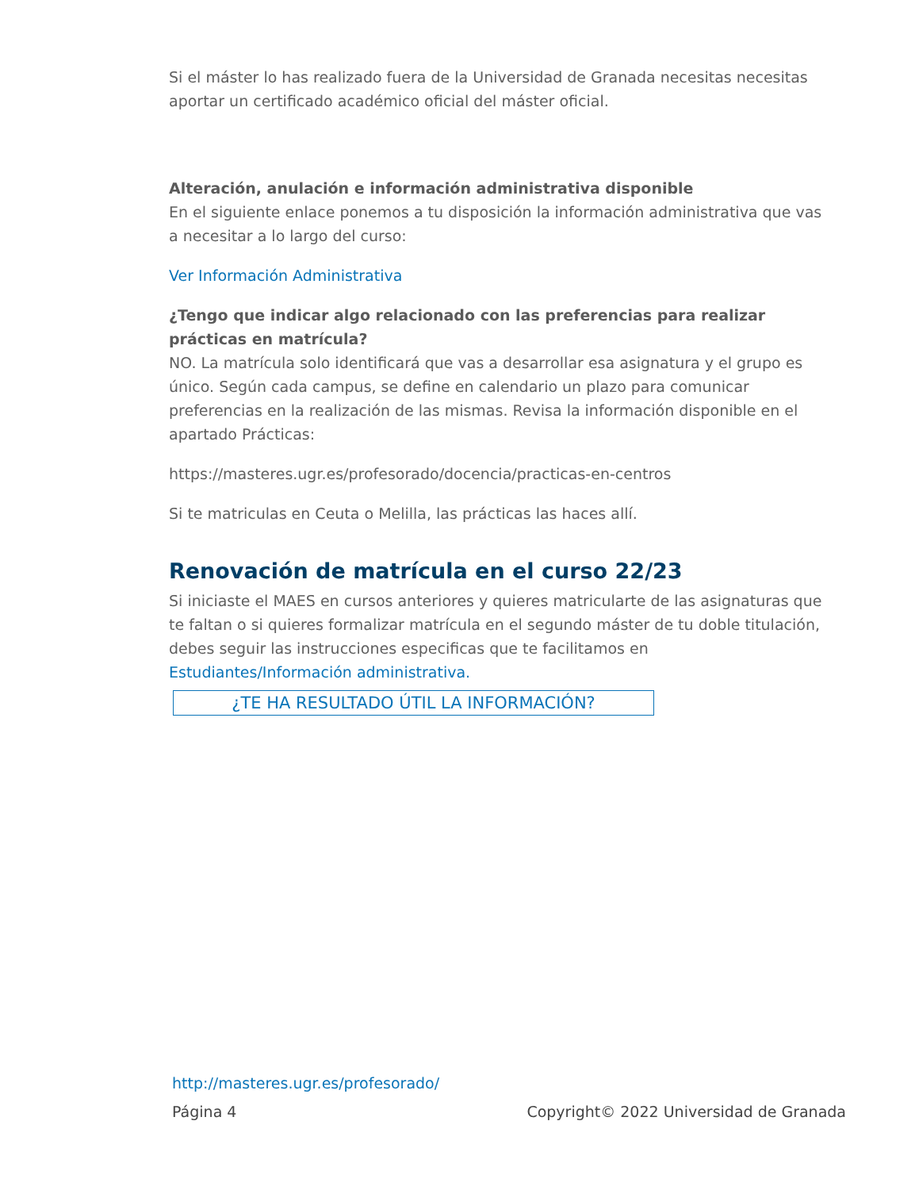Si el máster lo has realizado fuera de la Universidad de Granada necesitas necesitas aportar un certificado académico oficial del máster oficial.
Alteración, anulación e información administrativa disponible
En el siguiente enlace ponemos a tu disposición la información administrativa que vas a necesitar a lo largo del curso:
Ver Información Administrativa
¿Tengo que indicar algo relacionado con las preferencias para realizar prácticas en matrícula?
NO. La matrícula solo identificará que vas a desarrollar esa asignatura y el grupo es único. Según cada campus, se define en calendario un plazo para comunicar preferencias en la realización de las mismas. Revisa la información disponible en el apartado Prácticas:
https://masteres.ugr.es/profesorado/docencia/practicas-en-centros
Si te matriculas en Ceuta o Melilla, las prácticas las haces allí.
Renovación de matrícula en el curso 22/23
Si iniciaste el MAES en cursos anteriores y quieres matricularte de las asignaturas que te faltan o si quieres formalizar matrícula en el segundo máster de tu doble titulación, debes seguir las instrucciones especificas que te facilitamos en Estudiantes/Información administrativa.
¿TE HA RESULTADO ÚTIL LA INFORMACIÓN?
http://masteres.ugr.es/profesorado/
Página 4 Copyright© 2022 Universidad de Granada